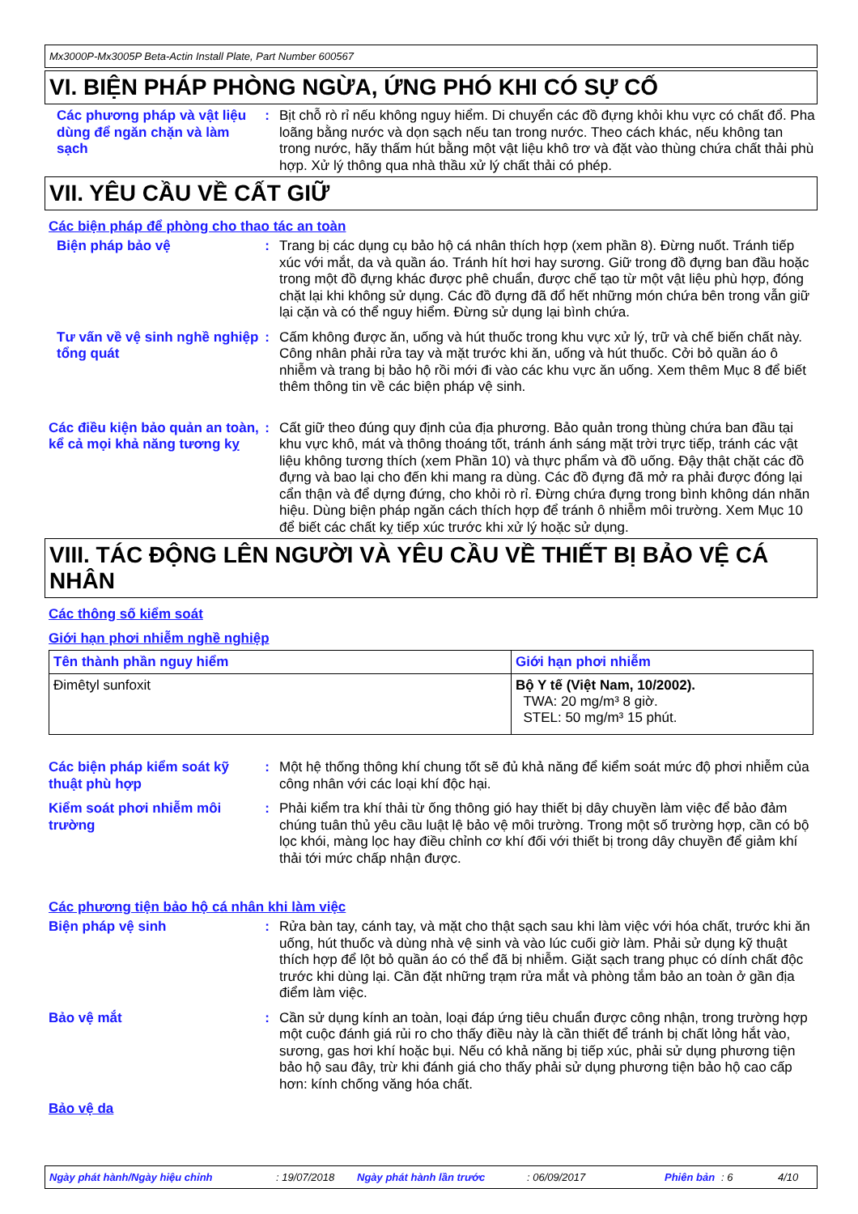Mx3000P-Mx3005P Beta-Actin Install Plate, Part Number 600567
VI. BIỆN PHÁP PHÒNG NGỪA, ỨNG PHÓ KHI CÓ SỰ CỐ
Các phương pháp và vật liệu dùng để ngăn chặn và làm sạch
: Bịt chỗ rò rỉ nếu không nguy hiểm. Di chuyển các đồ đựng khỏi khu vực có chất đổ. Pha loãng bằng nước và dọn sạch nếu tan trong nước. Theo cách khác, nếu không tan trong nước, hãy thấm hút bằng một vật liệu khô trơ và đặt vào thùng chứa chất thải phù hợp. Xử lý thông qua nhà thầu xử lý chất thải có phép.
VII. YÊU CẦU VỀ CẤT GIỮ
Các biện pháp để phòng cho thao tác an toàn
Biện pháp bảo vệ : Trang bị các dụng cụ bảo hộ cá nhân thích hợp (xem phần 8). Đừng nuốt. Tránh tiếp xúc với mắt, da và quần áo. Tránh hít hơi hay sương. Giữ trong đồ đựng ban đầu hoặc trong một đồ đựng khác được phê chuẩn, được chế tạo từ một vật liệu phù hợp, đóng chặt lại khi không sử dụng. Các đồ đựng đã đổ hết những món chứa bên trong vẫn giữ lại cặn và có thể nguy hiểm. Đừng sử dụng lại bình chứa.
Tư vấn về vệ sinh nghề nghiệp tổng quát
: Cấm không được ăn, uống và hút thuốc trong khu vực xử lý, trữ và chế biến chất này. Công nhân phải rửa tay và mặt trước khi ăn, uống và hút thuốc. Cởi bỏ quần áo ô nhiễm và trang bị bảo hộ rồi mới đi vào các khu vực ăn uống. Xem thêm Mục 8 để biết thêm thông tin về các biện pháp vệ sinh.
Các điều kiện bảo quản an toàn, kể cả mọi khả năng tương kỵ
: Cất giữ theo đúng quy định của địa phương. Bảo quản trong thùng chứa ban đầu tại khu vực khô, mát và thông thoáng tốt, tránh ánh sáng mặt trời trực tiếp, tránh các vật liệu không tương thích (xem Phần 10) và thực phẩm và đồ uống. Đậy thật chặt các đồ đựng và bao lại cho đến khi mang ra dùng. Các đồ đựng đã mở ra phải được đóng lại cẩn thận và để dựng đứng, cho khỏi rò rỉ. Đừng chứa đựng trong bình không dán nhãn hiệu. Dùng biện pháp ngăn cách thích hợp để tránh ô nhiễm môi trường. Xem Mục 10 để biết các chất kỵ tiếp xúc trước khi xử lý hoặc sử dụng.
VIII. TÁC ĐỘNG LÊN NGƯỜI VÀ YÊU CẦU VỀ THIẾT BỊ BẢO VỆ CÁ NHÂN
Các thông số kiểm soát
Giới hạn phơi nhiễm nghề nghiệp
| Tên thành phần nguy hiểm | Giới hạn phơi nhiễm |
| --- | --- |
| Đimêtyl sunfoxit | Bộ Y tế (Việt Nam, 10/2002). TWA: 20 mg/m³ 8 giờ. STEL: 50 mg/m³ 15 phút. |
Các biện pháp kiểm soát kỹ thuật phù hợp
: Một hệ thống thông khí chung tốt sẽ đủ khả năng để kiểm soát mức độ phơi nhiễm của công nhân với các loại khí độc hại.
Kiểm soát phơi nhiễm môi trường
: Phải kiểm tra khí thải từ ống thông gió hay thiết bị dây chuyền làm việc để bảo đảm chúng tuân thủ yêu cầu luật lệ bảo vệ môi trường. Trong một số trường hợp, cần có bộ lọc khói, màng lọc hay điều chỉnh cơ khí đối với thiết bị trong dây chuyền để giảm khí thải tới mức chấp nhận được.
Các phương tiện bảo hộ cá nhân khi làm việc
Biện pháp vệ sinh : Rửa bàn tay, cánh tay, và mặt cho thật sạch sau khi làm việc với hóa chất, trước khi ăn uống, hút thuốc và dùng nhà vệ sinh và vào lúc cuối giờ làm. Phải sử dụng kỹ thuật thích hợp để lột bỏ quần áo có thể đã bị nhiễm. Giặt sạch trang phục có dính chất độc trước khi dùng lại. Cần đặt những trạm rửa mắt và phòng tắm bảo an toàn ở gần địa điểm làm việc.
Bảo vệ mắt : Cần sử dụng kính an toàn, loại đáp ứng tiêu chuẩn được công nhận, trong trường hợp một cuộc đánh giá rủi ro cho thấy điều này là cần thiết để tránh bị chất lỏng hắt vào, sương, gas hơi khí hoặc bụi. Nếu có khả năng bị tiếp xúc, phải sử dụng phương tiện bảo hộ sau đây, trừ khi đánh giá cho thấy phải sử dụng phương tiện bảo hộ cao cấp hơn: kính chống văng hóa chất.
Bảo vệ da
Ngày phát hành/Ngày hiệu chỉnh: 19/07/2018 Ngày phát hành lần trước: 06/09/2017 Phiên bản: 6 4/10